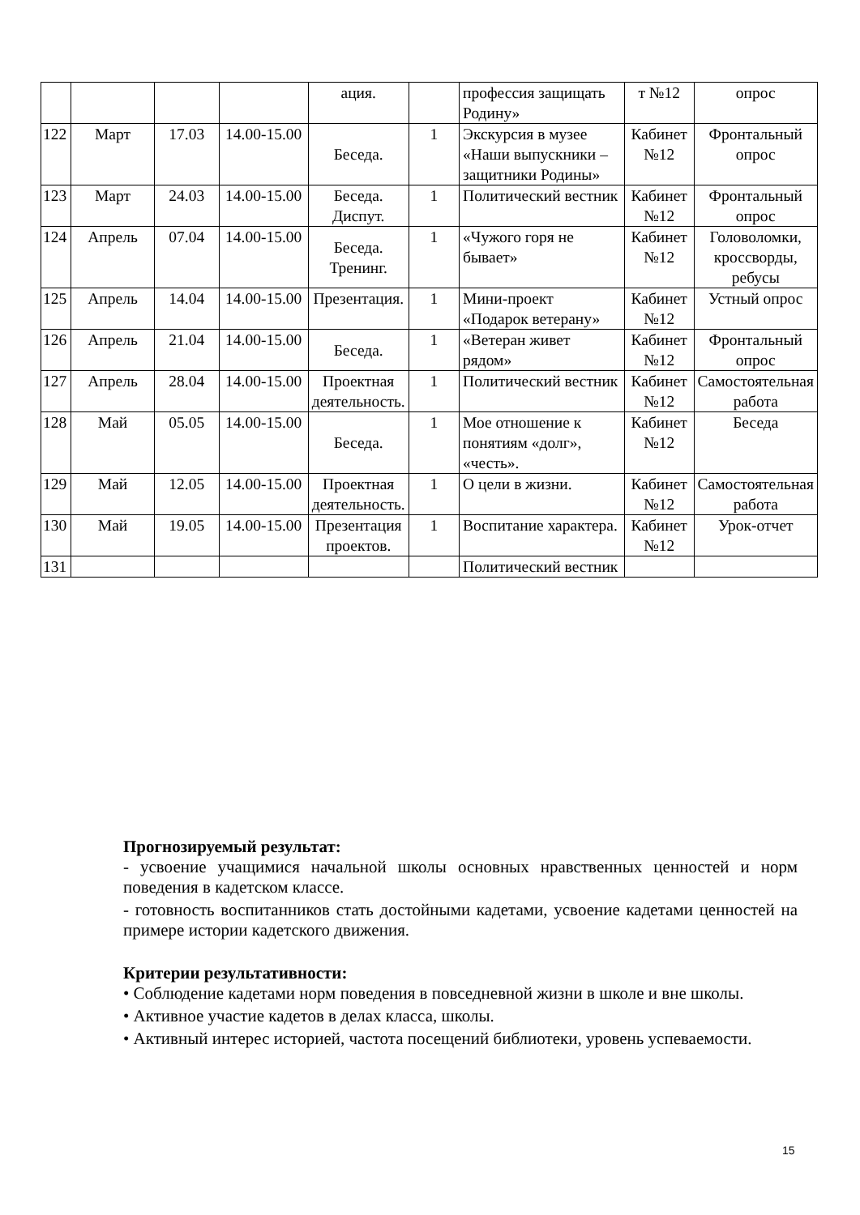| | | | | ация. | | профессия защищать Родину» | т №12 | опрос |
| 122 | Март | 17.03 | 14.00-15.00 | Беседа. | 1 | Экскурсия в музее «Наши выпускники – защитники Родины» | Кабинет №12 | Фронтальный опрос |
| 123 | Март | 24.03 | 14.00-15.00 | Беседа. Диспут. | 1 | Политический вестник | Кабинет №12 | Фронтальный опрос |
| 124 | Апрель | 07.04 | 14.00-15.00 | Беседа. Тренинг. | 1 | «Чужого горя не бывает» | Кабинет №12 | Головоломки, кроссворды, ребусы |
| 125 | Апрель | 14.04 | 14.00-15.00 | Презентация. | 1 | Мини-проект «Подарок ветерану» | Кабинет №12 | Устный опрос |
| 126 | Апрель | 21.04 | 14.00-15.00 | Беседа. | 1 | «Ветеран живет рядом» | Кабинет №12 | Фронтальный опрос |
| 127 | Апрель | 28.04 | 14.00-15.00 | Проектная деятельность. | 1 | Политический вестник | Кабинет №12 | Самостоятельная работа |
| 128 | Май | 05.05 | 14.00-15.00 | Беседа. | 1 | Мое отношение к понятиям «долг», «честь». | Кабинет №12 | Беседа |
| 129 | Май | 12.05 | 14.00-15.00 | Проектная деятельность. | 1 | О цели в жизни. | Кабинет №12 | Самостоятельная работа |
| 130 | Май | 19.05 | 14.00-15.00 | Презентация проектов. | 1 | Воспитание характера. | Кабинет №12 | Урок-отчет |
| 131 | | | | | | Политический вестник | | |
Прогнозируемый результат:
- усвоение учащимися начальной школы основных нравственных ценностей и норм поведения в кадетском классе.
- готовность воспитанников стать достойными кадетами, усвоение кадетами ценностей на примере истории кадетского движения.
Критерии результативности:
• Соблюдение кадетами норм поведения в повседневной жизни в школе и вне школы.
• Активное участие кадетов в делах класса, школы.
• Активный интерес историей, частота посещений библиотеки, уровень успеваемости.
15